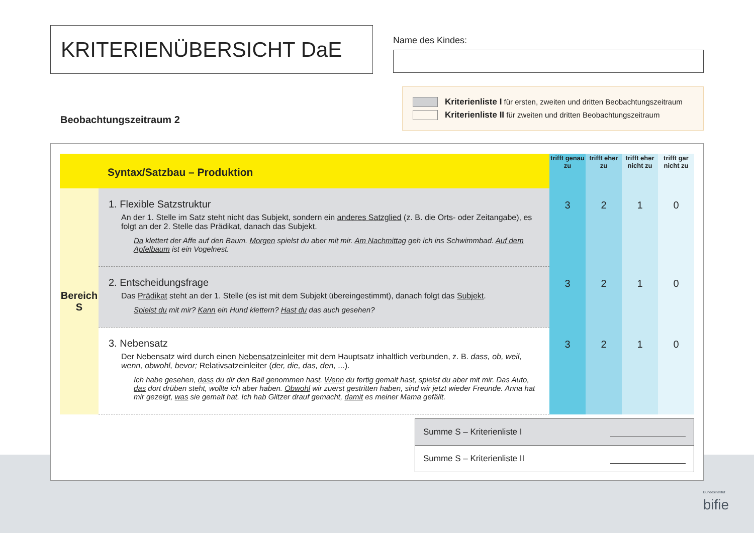KRITERIENÜBERSICHT DaE
Name des Kindes:
Beobachtungszeitraum 2
Kriterienliste I für ersten, zweiten und dritten Beobachtungszeitraum
Kriterienliste II für zweiten und dritten Beobachtungszeitraum
| Syntax/Satzbau – Produktion | | trifft genau zu | trifft eher zu | trifft eher nicht zu | trifft gar nicht zu |
| --- | --- | --- | --- | --- | --- |
| Bereich S | 1. Flexible Satzstruktur An der 1. Stelle im Satz steht nicht das Subjekt, sondern ein anderes Satzglied (z. B. die Orts- oder Zeitangabe), es folgt an der 2. Stelle das Prädikat, danach das Subjekt. Da klettert der Affe auf den Baum. Morgen spielst du aber mit mir. Am Nachmittag geh ich ins Schwimmbad. Auf dem Apfelbaum ist ein Vogelnest. | 3 | 2 | 1 | 0 |
| | 2. Entscheidungsfrage Das Prädikat steht an der 1. Stelle (es ist mit dem Subjekt übereingestimmt), danach folgt das Subjekt . Spielst du mit mir? Kann ein Hund klettern? Hast du das auch gesehen? | 3 | 2 | 1 | 0 |
| | 3. Nebensatz Der Nebensatz wird durch einen Nebensatzeinleiter mit dem Hauptsatz inhaltlich verbunden, z. B. dass, ob, weil, wenn, obwohl, bevor; Relativsatzeinleiter ( der, die, das, den, ...). Ich habe gesehen, dass du dir den Ball genommen hast. Wenn du fertig gemalt hast, spielst du aber mit mir. Das Auto, das dort drüben steht, wollte ich aber haben. Obwohl wir zuerst gestritten haben, sind wir jetzt wieder Freunde. Anna hat mir gezeigt, was sie gemalt hat. Ich hab Glitzer drauf gemacht, damit es meiner Mama gefällt. | 3 | 2 | 1 | 0 |
Summe S – Kriterienliste I
Summe S – Kriterienliste II
Bundesinstitut
bifie